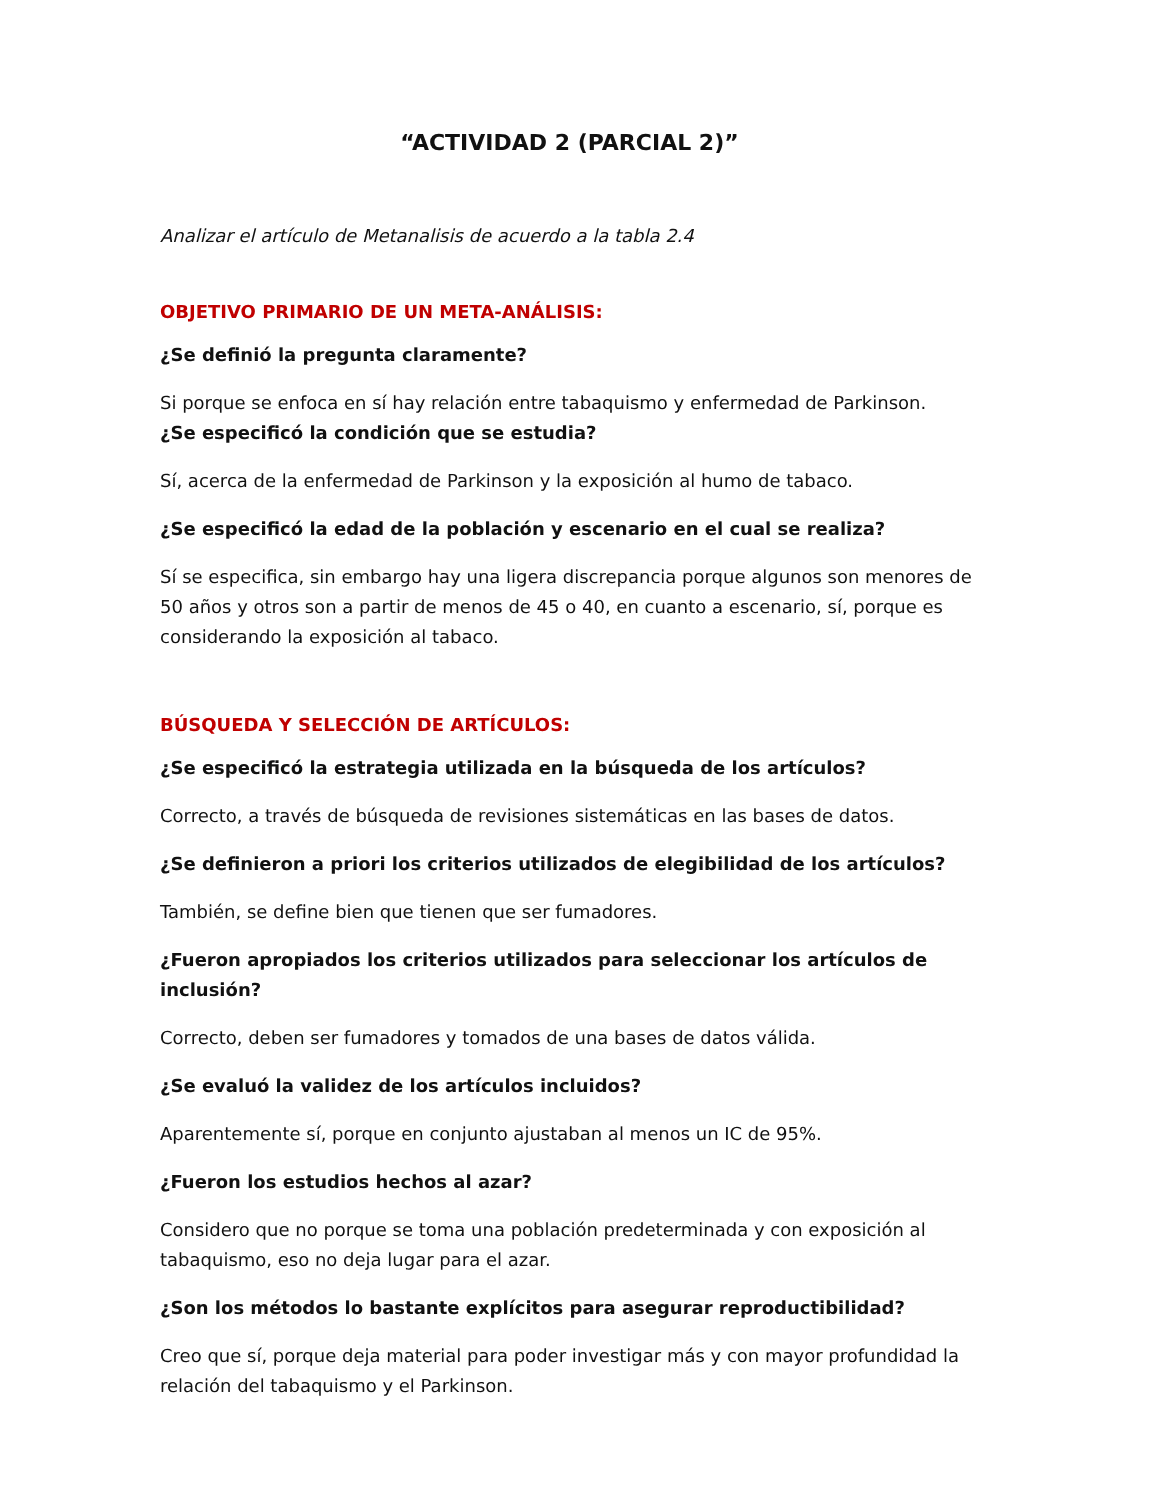“ACTIVIDAD 2 (PARCIAL 2)”
Analizar el artículo de Metanalisis de acuerdo a la tabla 2.4
OBJETIVO PRIMARIO DE UN META-ANÁLISIS:
¿Se definió la pregunta claramente?
Si porque se enfoca en sí hay relación entre tabaquismo y enfermedad de Parkinson.
¿Se especificó la condición que se estudia?
Sí, acerca de la enfermedad de Parkinson y la exposición al humo de tabaco.
¿Se especificó la edad de la población y escenario en el cual se realiza?
Sí se especifica, sin embargo hay una ligera discrepancia porque algunos son menores de 50 años y otros son a partir de menos de 45 o 40, en cuanto a escenario, sí, porque es considerando la exposición al tabaco.
BÚSQUEDA Y SELECCIÓN DE ARTÍCULOS:
¿Se especificó la estrategia utilizada en la búsqueda de los artículos?
Correcto, a través de búsqueda de revisiones sistemáticas en las bases de datos.
¿Se definieron a priori los criterios utilizados de elegibilidad de los artículos?
También, se define bien que tienen que ser fumadores.
¿Fueron apropiados los criterios utilizados para seleccionar los artículos de inclusión?
Correcto, deben ser fumadores y tomados de una bases de datos válida.
¿Se evaluó la validez de los artículos incluidos?
Aparentemente sí, porque en conjunto ajustaban al menos un IC de 95%.
¿Fueron los estudios hechos al azar?
Considero que no porque se toma una población predeterminada y con exposición al tabaquismo, eso no deja lugar para el azar.
¿Son los métodos lo bastante explícitos para asegurar reproductibilidad?
Creo que sí, porque deja material para poder investigar más y con mayor profundidad la relación del tabaquismo y el Parkinson.